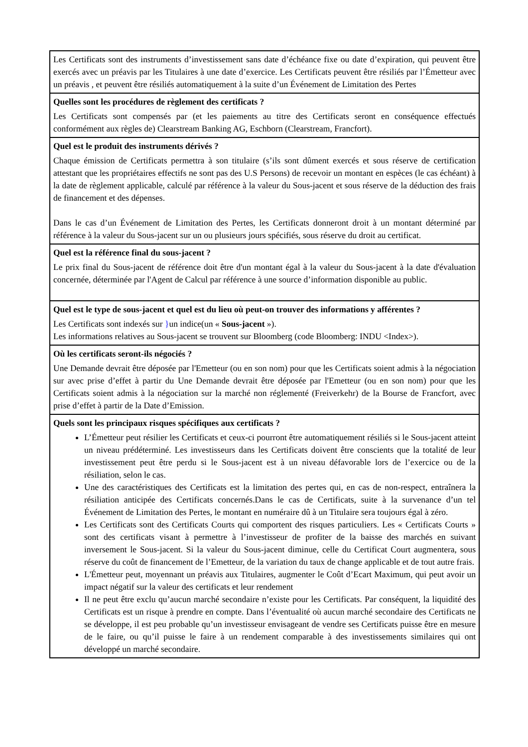| Les Certificats sont des instruments d’investissement sans date d’échéance fixe ou date d’expiration, qui peuvent être exercés avec un préavis par les Titulaires à une date d’exercice. Les Certificats peuvent être résiliés par l’Émetteur avec un préavis , et peuvent être résiliés automatiquement à la suite d’un Événement de Limitation des Pertes |
| Quelles sont les procédures de règlement des certificats ? Les Certificats sont compensés par (et les paiements au titre des Certificats seront en conséquence effectués conformément aux règles de) Clearstream Banking AG, Eschborn (Clearstream, Francfort). |
| Quel est le produit des instruments dérivés ? Chaque émission de Certificats permettra à son titulaire (s’ils sont dûment exercés et sous réserve de certification attestant que les propriétaires effectifs ne sont pas des U.S Persons) de recevoir un montant en espèces (le cas échéant) à la date de règlement applicable, calculé par référence à la valeur du Sous-jacent et sous réserve de la déduction des frais de financement et des dépenses. Dans le cas d’un Événement de Limitation des Pertes, les Certificats donneront droit à un montant déterminé par référence à la valeur du Sous-jacent sur un ou plusieurs jours spécifiés, sous réserve du droit au certificat. |
| Quel est la référence final du sous-jacent ? Le prix final du Sous-jacent de référence doit être d'un montant égal à la valeur du Sous-jacent à la date d'évaluation concernée, déterminée par l'Agent de Calcul par référence à une source d’information disponible au public. |
| Quel est le type de sous-jacent et quel est du lieu où peut-on trouver des informations y afférentes ? Les Certificats sont indexés sur } un indice(un « Sous-jacent »). Les informations relatives au Sous-jacent se trouvent sur Bloomberg (code Bloomberg: INDU <Index>). |
| Où les certificats seront-ils négociés ? Une Demande devrait être déposée par l'Emetteur (ou en son nom) pour que les Certificats soient admis à la négociation sur avec prise d’effet à partir du Une Demande devrait être déposée par l'Emetteur (ou en son nom) pour que les Certificats soient admis à la négociation sur la marché non réglementé (Freiverkehr) de la Bourse de Francfort, avec prise d’effet à partir de la Date d’Emission. |
| Quels sont les principaux risques spécifiques aux certificats ? L’Émetteur peut résilier les Certificats et ceux-ci pourront être automatiquement résiliés si le Sous-jacent atteint un niveau prédéterminé. Les investisseurs dans les Certificats doivent être conscients que la totalité de leur investissement peut être perdu si le Sous-jacent est à un niveau défavorable lors de l’exercice ou de la résiliation, selon le cas. Une des caractéristiques des Certificats est la limitation des pertes qui, en cas de non-respect, entraînera la résiliation anticipée des Certificats concernés.Dans le cas de Certificats, suite à la survenance d’un tel Événement de Limitation des Pertes, le montant en numéraire dû à un Titulaire sera toujours égal à zéro. Les Certificats sont des Certificats Courts qui comportent des risques particuliers. Les « Certificats Courts » sont des certificats visant à permettre à l’investisseur de profiter de la baisse des marchés en suivant inversement le Sous-jacent. Si la valeur du Sous-jacent diminue, celle du Certificat Court augmentera, sous réserve du coût de financement de l’Emetteur, de la variation du taux de change applicable et de tout autre frais. L'Émetteur peut, moyennant un préavis aux Titulaires, augmenter le Coût d’Ecart Maximum, qui peut avoir un impact négatif sur la valeur des certificats et leur rendement Il ne peut être exclu qu’aucun marché secondaire n’existe pour les Certificats. Par conséquent, la liquidité des Certificats est un risque à prendre en compte. Dans l’éventualité où aucun marché secondaire des Certificats ne se développe, il est peu probable qu’un investisseur envisageant de vendre ses Certificats puisse être en mesure de le faire, ou qu’il puisse le faire à un rendement comparable à des investissements similaires qui ont développé un marché secondaire. |